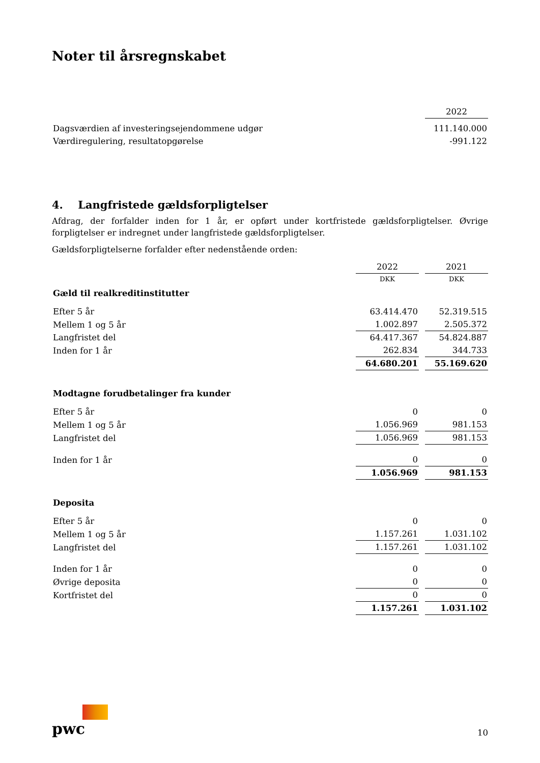Noter til årsregnskabet
| | 2022 |
| Dagsværdien af investeringsejendommene udgør | 111.140.000 |
| Værdiregulering, resultatopgørelse | -991.122 |
4. Langfristede gældsforpligtelser
Afdrag, der forfalder inden for 1 år, er opført under kortfristede gældsforpligtelser. Øvrige forpligtelser er indregnet under langfristede gældsforpligtelser.
Gældsforpligtelserne forfalder efter nedenstående orden:
| | 2022 | | 2021 |
| | DKK | | DKK |
| Gæld til realkreditinstitutter | | | |
| Efter 5 år | 63.414.470 | | 52.319.515 |
| Mellem 1 og 5 år | 1.002.897 | | 2.505.372 |
| Langfristet del | 64.417.367 | | 54.824.887 |
| Inden for 1 år | 262.834 | | 344.733 |
| | 64.680.201 | | 55.169.620 |
| Modtagne forudbetalinger fra kunder | | | |
| Efter 5 år | 0 | | 0 |
| Mellem 1 og 5 år | 1.056.969 | | 981.153 |
| Langfristet del | 1.056.969 | | 981.153 |
| Inden for 1 år | 0 | | 0 |
| | 1.056.969 | | 981.153 |
| Deposita | | | |
| Efter 5 år | 0 | | 0 |
| Mellem 1 og 5 år | 1.157.261 | | 1.031.102 |
| Langfristet del | 1.157.261 | | 1.031.102 |
| Inden for 1 år | 0 | | 0 |
| Øvrige deposita | 0 | | 0 |
| Kortfristet del | 0 | | 0 |
| | 1.157.261 | | 1.031.102 |
pwc
10